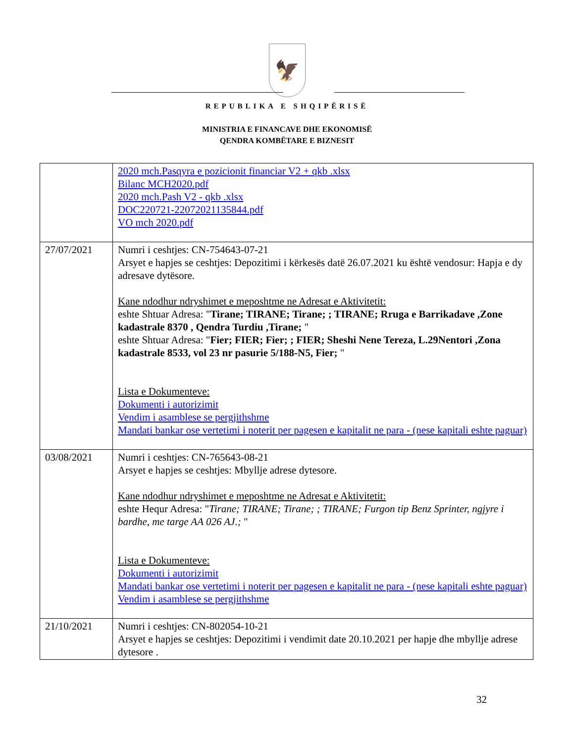🦅
REPUBLIKA E SHQIPËRISË
MINISTRIA E FINANCAVE DHE EKONOMISË
QENDRA KOMBËTARE E BIZNESIT
| | 2020 mch.Pasqyra e pozicionit financiar V2 + qkb .xlsx Bilanc MCH2020.pdf 2020 mch.Pash V2 - qkb .xlsx DOC220721-22072021135844.pdf VO mch 2020.pdf |
| 27/07/2021 | Numri i ceshtjes: CN-754643-07-21 Arsyet e hapjes se ceshtjes: Depozitimi i kërkesës datë 26.07.2021 ku është vendosur: Hapja e dy adresave dytësore. Kane ndodhur ndryshimet e meposhtme ne Adresat e Aktivitetit: eshte Shtuar Adresa: " Tirane; TIRANE; Tirane; ; TIRANE; Rruga e Barrikadave ,Zone kadastrale 8370 , Qendra Turdiu ,Tirane; " eshte Shtuar Adresa: " Fier; FIER; Fier; ; FIER; Sheshi Nene Tereza, L.29Nentori ,Zona kadastrale 8533, vol 23 nr pasurie 5/188-N5, Fier; " Lista e Dokumenteve: Dokumenti i autorizimit Vendim i asamblese se pergjithshme Mandati bankar ose vertetimi i noterit per pagesen e kapitalit ne para - (nese kapitali eshte paguar) |
| 03/08/2021 | Numri i ceshtjes: CN-765643-08-21 Arsyet e hapjes se ceshtjes: Mbyllje adrese dytesore. Kane ndodhur ndryshimet e meposhtme ne Adresat e Aktivitetit: eshte Hequr Adresa: " Tirane; TIRANE; Tirane; ; TIRANE; Furgon tip Benz Sprinter, ngjyre i bardhe, me targe AA 026 AJ.; " Lista e Dokumenteve: Dokumenti i autorizimit Mandati bankar ose vertetimi i noterit per pagesen e kapitalit ne para - (nese kapitali eshte paguar) Vendim i asamblese se pergjithshme |
| 21/10/2021 | Numri i ceshtjes: CN-802054-10-21 Arsyet e hapjes se ceshtjes: Depozitimi i vendimit date 20.10.2021 per hapje dhe mbyllje adrese dytesore . |
32